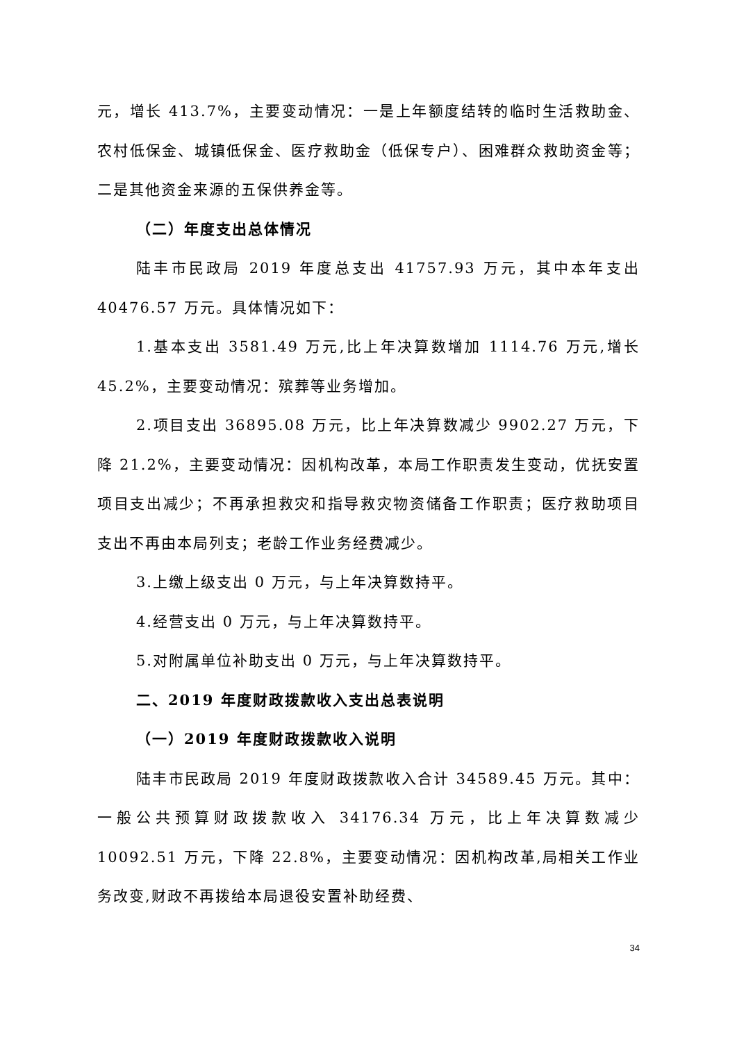元，增长 413.7%，主要变动情况：一是上年额度结转的临时生活救助金、农村低保金、城镇低保金、医疗救助金（低保专户）、困难群众救助资金等；二是其他资金来源的五保供养金等。
（二）年度支出总体情况
陆丰市民政局 2019 年度总支出 41757.93 万元，其中本年支出 40476.57 万元。具体情况如下：
1.基本支出 3581.49 万元,比上年决算数增加 1114.76 万元,增长 45.2%，主要变动情况：殡葬等业务增加。
2.项目支出 36895.08 万元，比上年决算数减少 9902.27 万元，下降 21.2%，主要变动情况：因机构改革，本局工作职责发生变动，优抚安置项目支出减少；不再承担救灾和指导救灾物资储备工作职责；医疗救助项目支出不再由本局列支；老龄工作业务经费减少。
3.上缴上级支出 0 万元，与上年决算数持平。
4.经营支出 0 万元，与上年决算数持平。
5.对附属单位补助支出 0 万元，与上年决算数持平。
二、2019 年度财政拨款收入支出总表说明
（一）2019 年度财政拨款收入说明
陆丰市民政局 2019 年度财政拨款收入合计 34589.45 万元。其中：一般公共预算财政拨款收入 34176.34 万元，比上年决算数减少 10092.51 万元，下降 22.8%，主要变动情况：因机构改革,局相关工作业务改变,财政不再拨给本局退役安置补助经费、
34